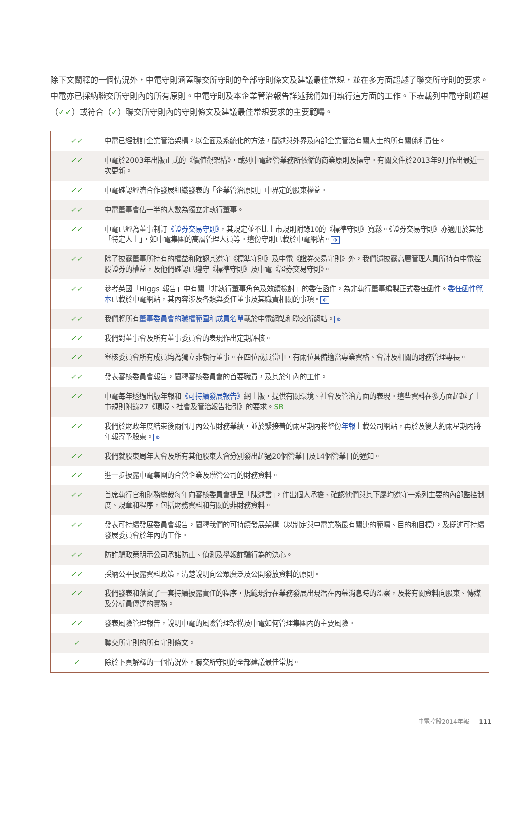除下文闡釋的一個情況外，中電守則涵蓋聯交所守則的全部守則條文及建議最佳常規，並在多方面超越了聯交所守則的要求。中電亦已採納聯交所守則內的所有原則。中電守則及本企業管治報告詳述我們如何執行這方面的工作。下表載列中電守則超越（✓✓）或符合（✓）聯交所守則內的守則條文及建議最佳常規要求的主要範疇。
| ✓✓ | 中電已經制訂企業管治架構，以全面及系統化的方法，闡述與外界及內部企業管治有關人士的所有關係和責任。 |
| ✓✓ | 中電於2003年出版正式的《價值觀架構》，載列中電經營業務所依循的商業原則及操守。有關文件於2013年9月作出最近一次更新。 |
| ✓✓ | 中電確認經濟合作發展組織發表的「企業管治原則」中界定的股東權益。 |
| ✓✓ | 中電董事會佔一半的人數為獨立非執行董事。 |
| ✓✓ | 中電已經為董事制訂 《證券交易守則》 ，其規定並不比上市規則附錄10的《標準守則》寬鬆。《證券交易守則》亦適用於其他「特定人士」，如中電集團的高層管理人員等。這份守則已載於中電網站。 Φ |
| ✓✓ | 除了披露董事所持有的權益和確認其遵守《標準守則》及中電《證券交易守則》外，我們還披露高層管理人員所持有中電控股證券的權益，及他們確認已遵守《標準守則》及中電《證券交易守則》。 |
| ✓✓ | 參考英國「Higgs 報告」中有關「非執行董事角色及效績檢討」的委任函件，為非執行董事編製正式委任函件。 委任函件範本 已載於中電網站，其內容涉及各類與委任董事及其職責相關的事項。 Φ |
| ✓✓ | 我們將所有 董事委員會的職權範圍和成員名單 載於中電網站和聯交所網站。 Φ |
| ✓✓ | 我們對董事會及所有董事委員會的表現作出定期評核。 |
| ✓✓ | 審核委員會所有成員均為獨立非執行董事。在四位成員當中，有兩位具備適當專業資格、會計及相關的財務管理專長。 |
| ✓✓ | 發表審核委員會報告，闡釋審核委員會的首要職責，及其於年內的工作。 |
| ✓✓ | 中電每年透過出版年報和 《可持續發展報告》 網上版，提供有關環境、社會及管治方面的表現。這些資料在多方面超越了上市規則附錄27《環境、社會及管治報告指引》的要求。 SR |
| ✓✓ | 我們於財政年度結束後兩個月內公布財務業績，並於緊接着的兩星期內將整份 年報 上載公司網站，再於及後大約兩星期內將年報寄予股東。 Φ |
| ✓✓ | 我們就股東周年大會及所有其他股東大會分別發出超過20個營業日及14個營業日的通知。 |
| ✓✓ | 進一步披露中電集團的合營企業及聯營公司的財務資料。 |
| ✓✓ | 首席執行官和財務總裁每年向審核委員會提呈「陳述書」，作出個人承擔、確認他們與其下屬均遵守一系列主要的內部監控制度、規章和程序，包括財務資料和有關的非財務資料。 |
| ✓✓ | 發表可持續發展委員會報告，闡釋我們的可持續發展架構（以制定與中電業務最有關連的範疇、目的和目標），及概述可持續發展委員會於年內的工作。 |
| ✓✓ | 防詐騙政策明示公司承諾防止、偵測及舉報詐騙行為的決心。 |
| ✓✓ | 採納公平披露資料政策，清楚說明向公眾廣泛及公開發放資料的原則。 |
| ✓✓ | 我們發表和落實了一套持續披露責任的程序，規範現行在業務發展出現潛在內幕消息時的監察，及將有關資料向股東、傳媒及分析員傳達的實務。 |
| ✓✓ | 發表風險管理報告，說明中電的風險管理架構及中電如何管理集團內的主要風險。 |
| ✓ | 聯交所守則的所有守則條文。 |
| ✓ | 除於下頁解釋的一個情況外，聯交所守則的全部建議最佳常規。 |
中電控股2014年報 111